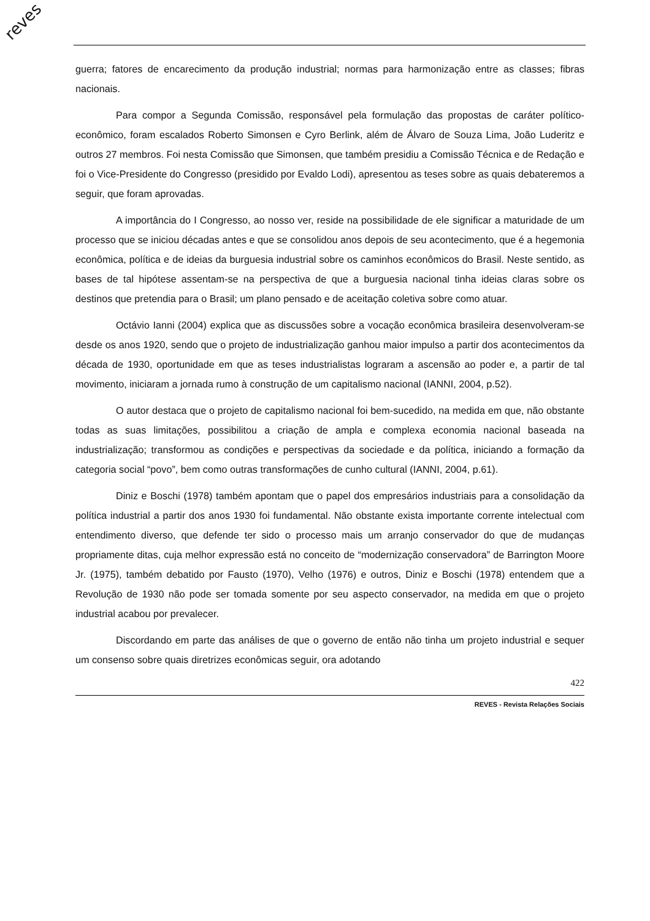reves
guerra; fatores de encarecimento da produção industrial; normas para harmonização entre as classes; fibras nacionais.
Para compor a Segunda Comissão, responsável pela formulação das propostas de caráter político-econômico, foram escalados Roberto Simonsen e Cyro Berlink, além de Álvaro de Souza Lima, João Luderitz e outros 27 membros. Foi nesta Comissão que Simonsen, que também presidiu a Comissão Técnica e de Redação e foi o Vice-Presidente do Congresso (presidido por Evaldo Lodi), apresentou as teses sobre as quais debateremos a seguir, que foram aprovadas.
A importância do I Congresso, ao nosso ver, reside na possibilidade de ele significar a maturidade de um processo que se iniciou décadas antes e que se consolidou anos depois de seu acontecimento, que é a hegemonia econômica, política e de ideias da burguesia industrial sobre os caminhos econômicos do Brasil. Neste sentido, as bases de tal hipótese assentam-se na perspectiva de que a burguesia nacional tinha ideias claras sobre os destinos que pretendia para o Brasil; um plano pensado e de aceitação coletiva sobre como atuar.
Octávio Ianni (2004) explica que as discussões sobre a vocação econômica brasileira desenvolveram-se desde os anos 1920, sendo que o projeto de industrialização ganhou maior impulso a partir dos acontecimentos da década de 1930, oportunidade em que as teses industrialistas lograram a ascensão ao poder e, a partir de tal movimento, iniciaram a jornada rumo à construção de um capitalismo nacional (IANNI, 2004, p.52).
O autor destaca que o projeto de capitalismo nacional foi bem-sucedido, na medida em que, não obstante todas as suas limitações, possibilitou a criação de ampla e complexa economia nacional baseada na industrialização; transformou as condições e perspectivas da sociedade e da política, iniciando a formação da categoria social “povo”, bem como outras transformações de cunho cultural (IANNI, 2004, p.61).
Diniz e Boschi (1978) também apontam que o papel dos empresários industriais para a consolidação da política industrial a partir dos anos 1930 foi fundamental. Não obstante exista importante corrente intelectual com entendimento diverso, que defende ter sido o processo mais um arranjo conservador do que de mudanças propriamente ditas, cuja melhor expressão está no conceito de “modernização conservadora” de Barrington Moore Jr. (1975), também debatido por Fausto (1970), Velho (1976) e outros, Diniz e Boschi (1978) entendem que a Revolução de 1930 não pode ser tomada somente por seu aspecto conservador, na medida em que o projeto industrial acabou por prevalecer.
Discordando em parte das análises de que o governo de então não tinha um projeto industrial e sequer um consenso sobre quais diretrizes econômicas seguir, ora adotando
422
REVES - Revista Relações Sociais